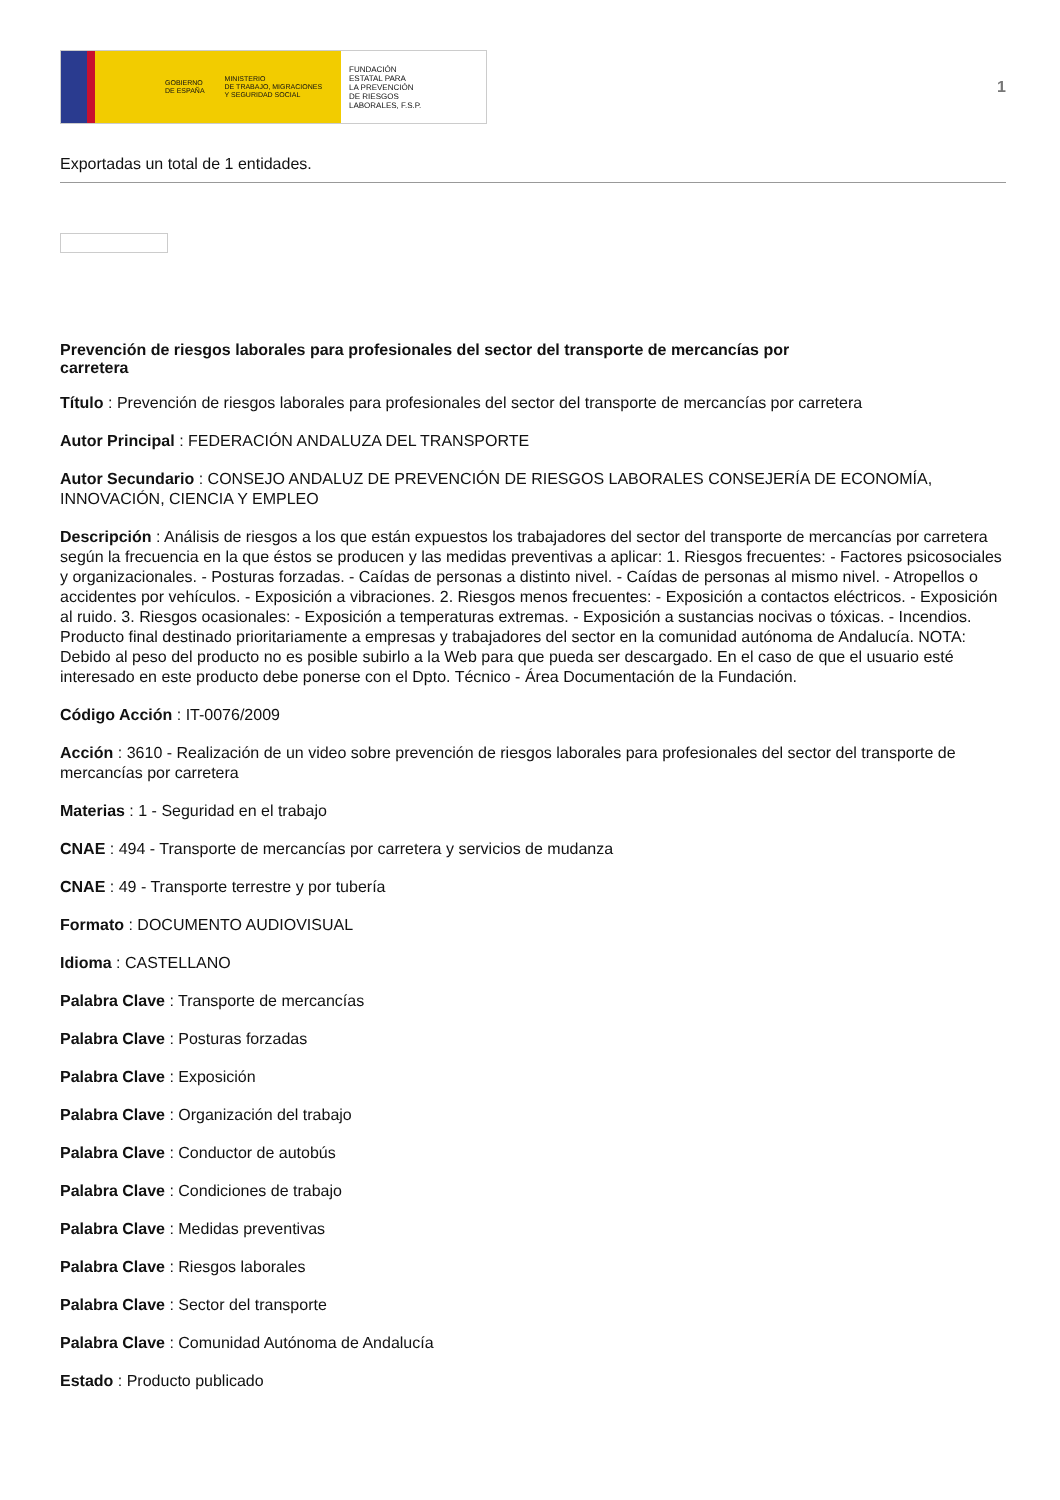GOBIERNO
DE ESPAÑA MINISTERIO
DE TRABAJO, MIGRACIONES
Y SEGURIDAD SOCIAL
FUNDACIÓN
ESTATAL PARA
LA PREVENCIÓN
DE RIESGOS
LABORALES, F.S.P.
1
Exportadas un total de 1 entidades.
Prevención de riesgos laborales para profesionales del sector del transporte de mercancías por carretera
Título : Prevención de riesgos laborales para profesionales del sector del transporte de mercancías por carretera
Autor Principal : FEDERACIÓN ANDALUZA DEL TRANSPORTE
Autor Secundario : CONSEJO ANDALUZ DE PREVENCIÓN DE RIESGOS LABORALES CONSEJERÍA DE ECONOMÍA, INNOVACIÓN, CIENCIA Y EMPLEO
Descripción : Análisis de riesgos a los que están expuestos los trabajadores del sector del transporte de mercancías por carretera según la frecuencia en la que éstos se producen y las medidas preventivas a aplicar: 1. Riesgos frecuentes: - Factores psicosociales y organizacionales. - Posturas forzadas. - Caídas de personas a distinto nivel. - Caídas de personas al mismo nivel. - Atropellos o accidentes por vehículos. - Exposición a vibraciones. 2. Riesgos menos frecuentes: - Exposición a contactos eléctricos. - Exposición al ruido. 3. Riesgos ocasionales: - Exposición a temperaturas extremas. - Exposición a sustancias nocivas o tóxicas. - Incendios. Producto final destinado prioritariamente a empresas y trabajadores del sector en la comunidad autónoma de Andalucía. NOTA: Debido al peso del producto no es posible subirlo a la Web para que pueda ser descargado. En el caso de que el usuario esté interesado en este producto debe ponerse con el Dpto. Técnico - Área Documentación de la Fundación.
Código Acción : IT-0076/2009
Acción : 3610 - Realización de un video sobre prevención de riesgos laborales para profesionales del sector del transporte de mercancías por carretera
Materias : 1 - Seguridad en el trabajo
CNAE : 494 - Transporte de mercancías por carretera y servicios de mudanza
CNAE : 49 - Transporte terrestre y por tubería
Formato : DOCUMENTO AUDIOVISUAL
Idioma : CASTELLANO
Palabra Clave : Transporte de mercancías
Palabra Clave : Posturas forzadas
Palabra Clave : Exposición
Palabra Clave : Organización del trabajo
Palabra Clave : Conductor de autobús
Palabra Clave : Condiciones de trabajo
Palabra Clave : Medidas preventivas
Palabra Clave : Riesgos laborales
Palabra Clave : Sector del transporte
Palabra Clave : Comunidad Autónoma de Andalucía
Estado : Producto publicado